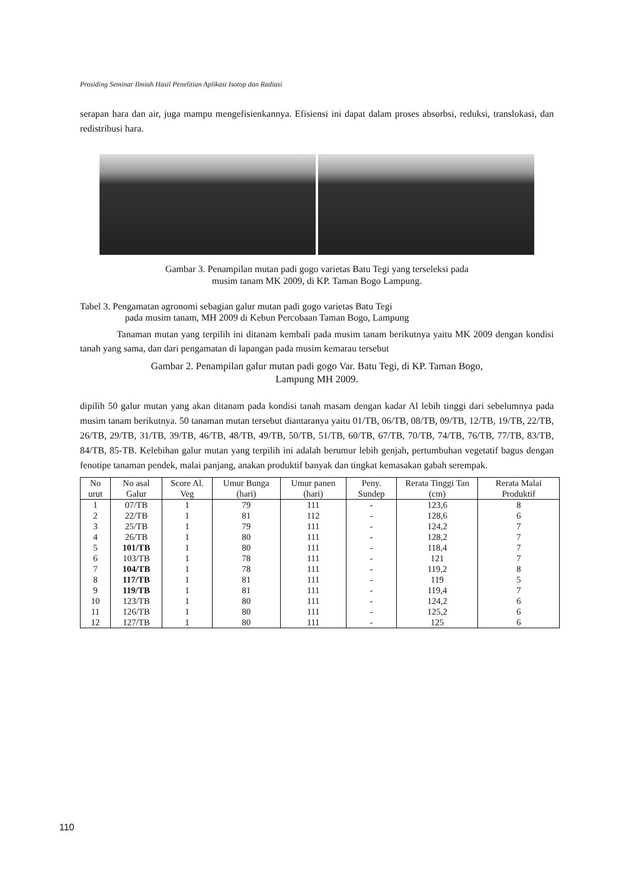Prosiding Seminar Ilmiah Hasil Penelitian Aplikasi Isotop dan Radiasi
serapan hara dan air, juga mampu mengefisienkannya. Efisiensi ini dapat dalam proses absorbsi, reduksi, translokasi, dan redistribusi hara.
Gambar 3. Penampilan mutan padi gogo varietas Batu Tegi yang terseleksi pada
musim tanam MK 2009, di KP. Taman Bogo Lampung.
Tabel 3. Pengamatan agronomi sebagian galur mutan padi gogo varietas Batu Tegi
pada musim tanam, MH 2009 di Kebun Percobaan Taman Bogo, Lampung
Tanaman mutan yang terpilih ini ditanam kembali pada musim tanam berikutnya yaitu MK 2009 dengan kondisi tanah yang sama, dan dari pengamatan di lapangan pada musim kemarau tersebut
Gambar 2. Penampilan galur mutan padi gogo Var. Batu Tegi, di KP. Taman Bogo,
Lampung MH 2009.
dipilih 50 galur mutan yang akan ditanam pada kondisi tanah masam dengan kadar Al lebih tinggi dari sebelumnya pada musim tanam berikutnya. 50 tanaman mutan tersebut diantaranya yaitu 01/TB, 06/TB, 08/TB, 09/TB, 12/TB, 19/TB, 22/TB, 26/TB, 29/TB, 31/TB, 39/TB, 46/TB, 48/TB, 49/TB, 50/TB, 51/TB, 60/TB, 67/TB, 70/TB, 74/TB, 76/TB, 77/TB, 83/TB, 84/TB, 85-TB. Kelebihan galur mutan yang terpilih ini adalah berumur lebih genjah, pertumbuhan vegetatif bagus dengan fenotipe tanaman pendek, malai panjang, anakan produktif banyak dan tingkat kemasakan gabah serempak.
| No urut | No asal Galur | Score Al. Veg | Umur Bunga (hari) | Umur panen (hari) | Peny. Sundep | Rerata Tinggi Tan (cm) | Rerata Malai Produktif |
| --- | --- | --- | --- | --- | --- | --- | --- |
| 1 | 07/TB | 1 | 79 | 111 | - | 123,6 | 8 |
| 2 | 22/TB | 1 | 81 | 112 | - | 128,6 | 6 |
| 3 | 25/TB | 1 | 79 | 111 | - | 124,2 | 7 |
| 4 | 26/TB | 1 | 80 | 111 | - | 128,2 | 7 |
| 5 | 101/TB | 1 | 80 | 111 | - | 118,4 | 7 |
| 6 | 103/TB | 1 | 78 | 111 | - | 121 | 7 |
| 7 | 104/TB | 1 | 78 | 111 | - | 119,2 | 8 |
| 8 | 117/TB | 1 | 81 | 111 | - | 119 | 5 |
| 9 | 119/TB | 1 | 81 | 111 | - | 119,4 | 7 |
| 10 | 123/TB | 1 | 80 | 111 | - | 124,2 | 6 |
| 11 | 126/TB | 1 | 80 | 111 | - | 125,2 | 6 |
| 12 | 127/TB | 1 | 80 | 111 | - | 125 | 6 |
110